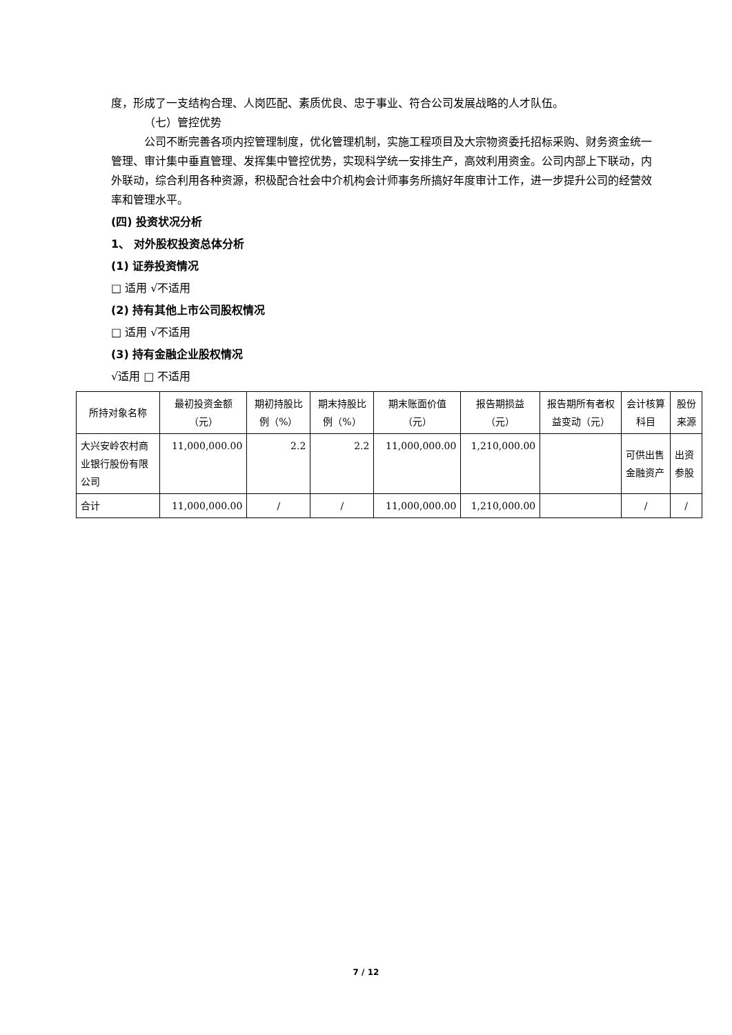度，形成了一支结构合理、人岗匹配、素质优良、忠于事业、符合公司发展战略的人才队伍。
（七）管控优势
公司不断完善各项内控管理制度，优化管理机制，实施工程项目及大宗物资委托招标采购、财务资金统一管理、审计集中垂直管理、发挥集中管控优势，实现科学统一安排生产，高效利用资金。公司内部上下联动，内外联动，综合利用各种资源，积极配合社会中介机构会计师事务所搞好年度审计工作，进一步提升公司的经营效率和管理水平。
(四) 投资状况分析
1、 对外股权投资总体分析
(1) 证券投资情况
□ 适用 √不适用
(2) 持有其他上市公司股权情况
□ 适用 √不适用
(3) 持有金融企业股权情况
√适用 □ 不适用
| 所持对象名称 | 最初投资金额（元） | 期初持股比例（%） | 期末持股比例（%） | 期末账面价值（元） | 报告期损益（元） | 报告期所有者权益变动（元） | 会计核算科目 | 股份来源 |
| --- | --- | --- | --- | --- | --- | --- | --- | --- |
| 大兴安岭农村商业银行股份有限公司 | 11,000,000.00 | 2.2 | 2.2 | 11,000,000.00 | 1,210,000.00 | | 可供出售金融资产 | 出资参股 |
| 合计 | 11,000,000.00 | / | / | 11,000,000.00 | 1,210,000.00 | | / | / |
7 / 12